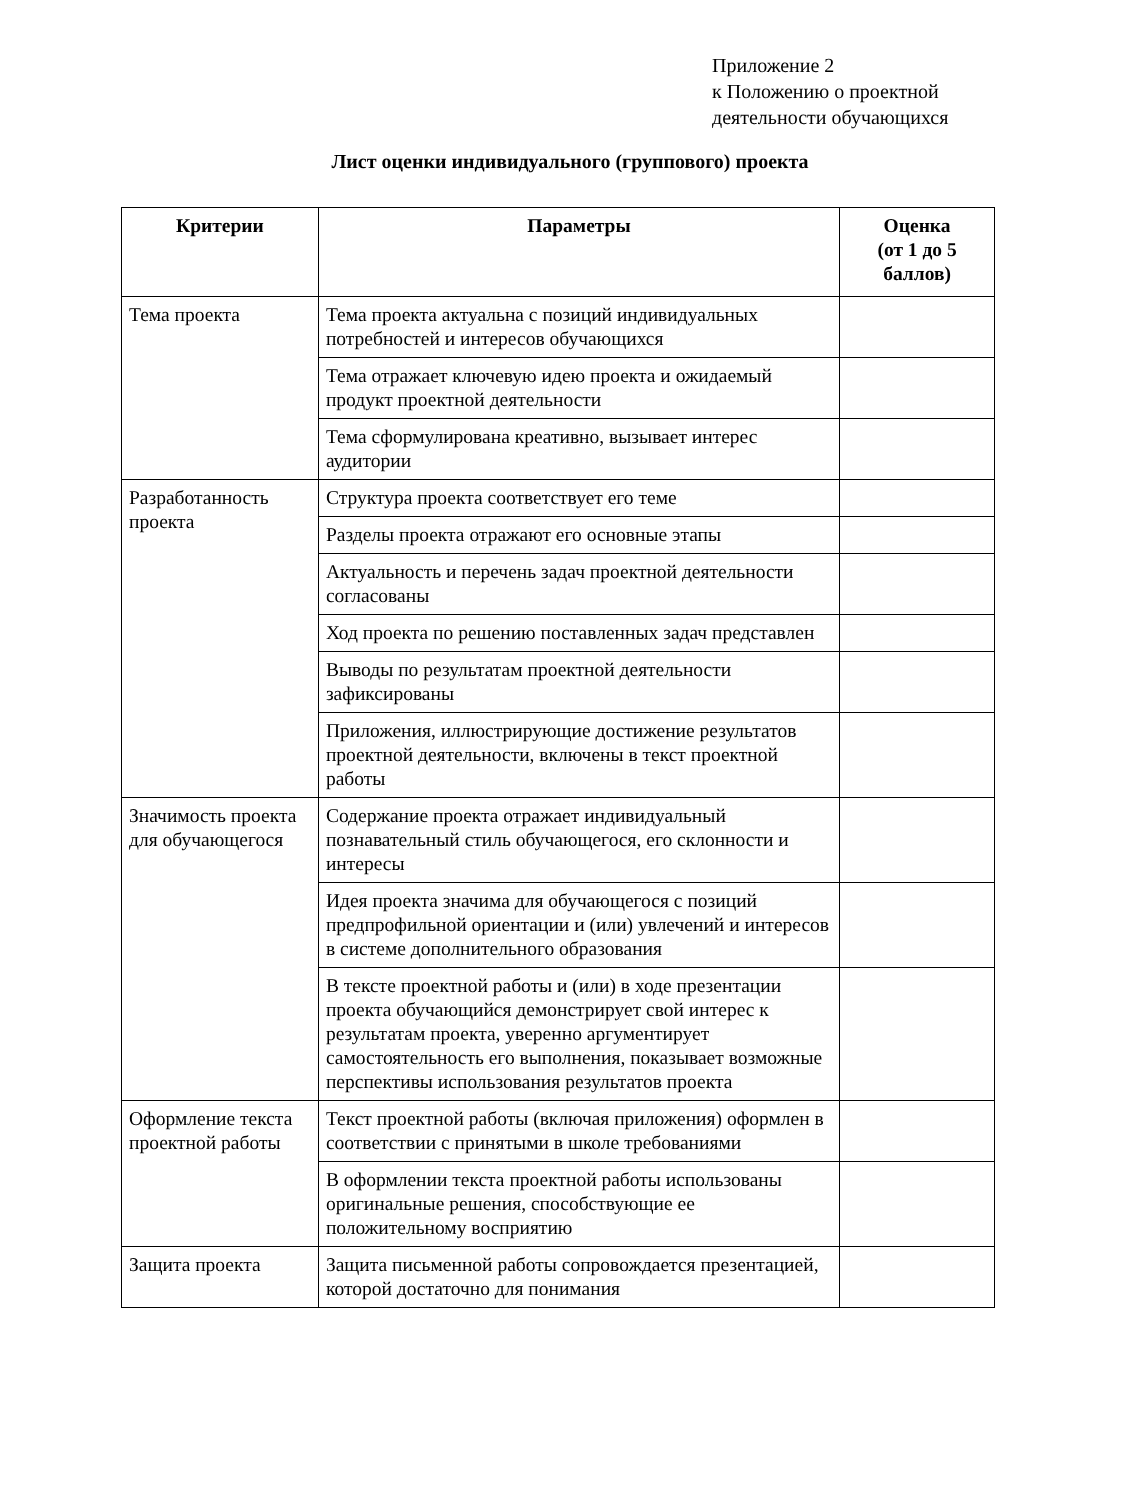Приложение 2
к Положению о проектной
деятельности обучающихся
Лист оценки индивидуального (группового) проекта
| Критерии | Параметры | Оценка (от 1 до 5 баллов) |
| --- | --- | --- |
| Тема проекта | Тема проекта актуальна с позиций индивидуальных потребностей и интересов обучающихся | |
| | Тема отражает ключевую идею проекта и ожидаемый продукт проектной деятельности | |
| | Тема сформулирована креативно, вызывает интерес аудитории | |
| Разработанность проекта | Структура проекта соответствует его теме | |
| | Разделы проекта отражают его основные этапы | |
| | Актуальность и перечень задач проектной деятельности согласованы | |
| | Ход проекта по решению поставленных задач представлен | |
| | Выводы по результатам проектной деятельности зафиксированы | |
| | Приложения, иллюстрирующие достижение результатов проектной деятельности, включены в текст проектной работы | |
| Значимость проекта для обучающегося | Содержание проекта отражает индивидуальный познавательный стиль обучающегося, его склонности и интересы | |
| | Идея проекта значима для обучающегося с позиций предпрофильной ориентации и (или) увлечений и интересов в системе дополнительного образования | |
| | В тексте проектной работы и (или) в ходе презентации проекта обучающийся демонстрирует свой интерес к результатам проекта, уверенно аргументирует самостоятельность его выполнения, показывает возможные перспективы использования результатов проекта | |
| Оформление текста проектной работы | Текст проектной работы (включая приложения) оформлен в соответствии с принятыми в школе требованиями | |
| | В оформлении текста проектной работы использованы оригинальные решения, способствующие ее положительному восприятию | |
| Защита проекта | Защита письменной работы сопровождается презентацией, которой достаточно для понимания | |